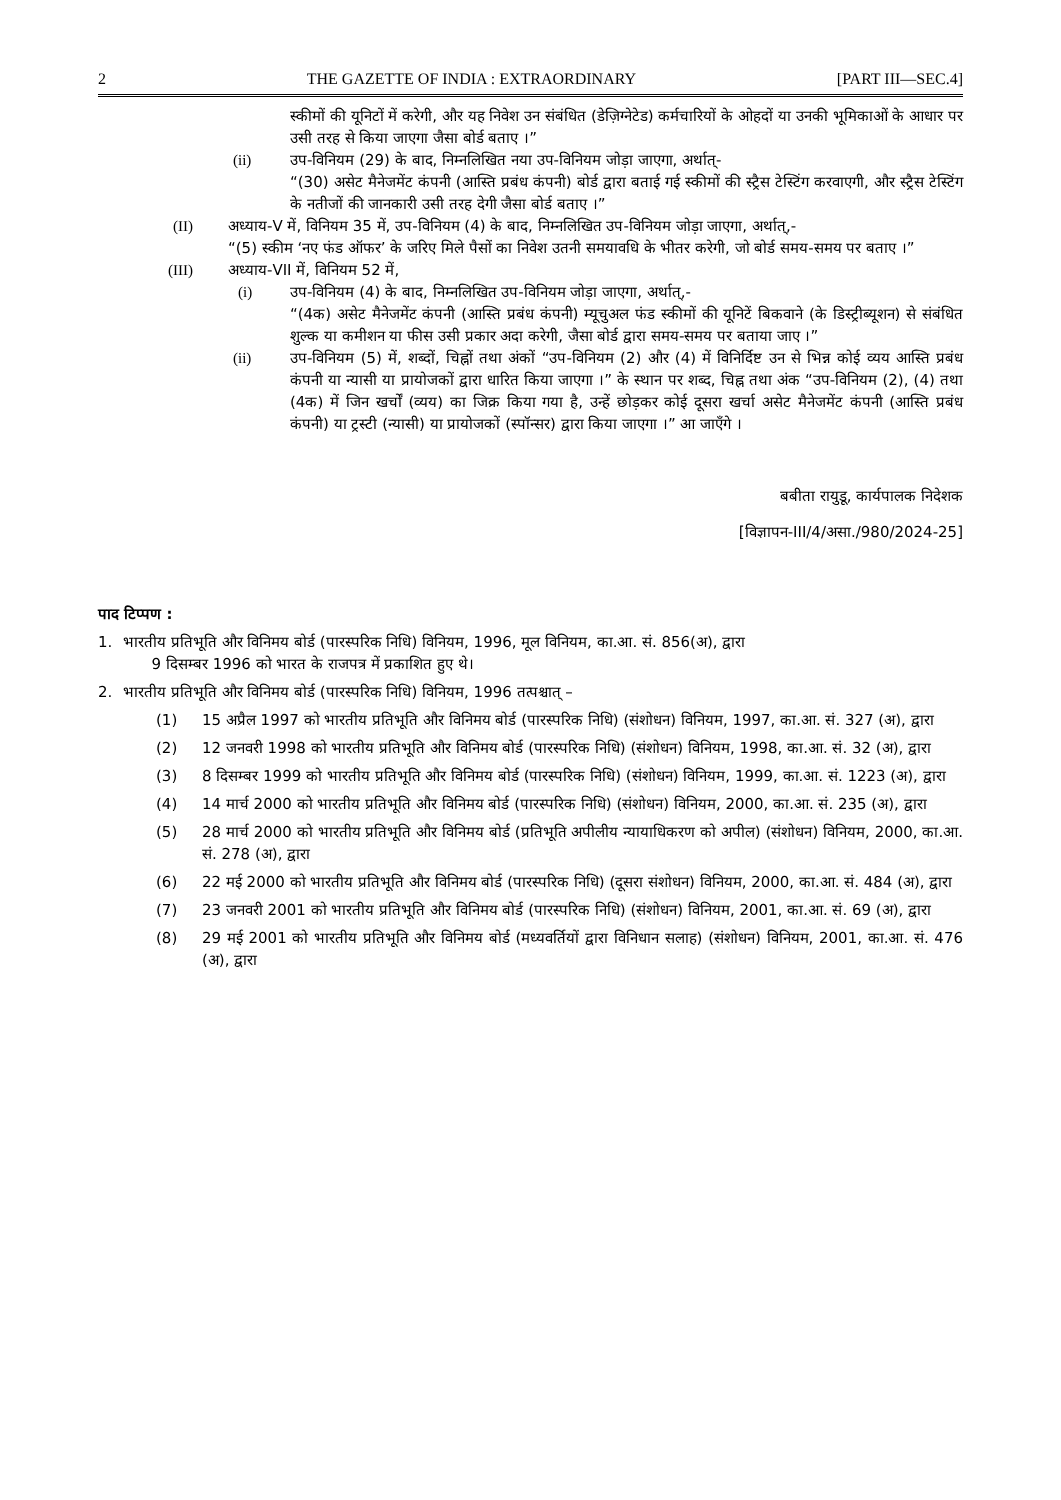2 THE GAZETTE OF INDIA : EXTRAORDINARY [PART III—SEC.4]
स्कीमों की यूनिटों में करेगी, और यह निवेश उन संबंधित (डेज़िग्नेटेड) कर्मचारियों के ओहदों या उनकी भूमिकाओं के आधार पर उसी तरह से किया जाएगा जैसा बोर्ड बताए ।”
(ii) उप-विनियम (29) के बाद, निम्नलिखित नया उप-विनियम जोड़ा जाएगा, अर्थात्-
“(30) असेट मैनेजमेंट कंपनी (आस्ति प्रबंध कंपनी) बोर्ड द्वारा बताई गई स्कीमों की स्ट्रैस टेस्टिंग करवाएगी, और स्ट्रैस टेस्टिंग के नतीजों की जानकारी उसी तरह देगी जैसा बोर्ड बताए ।”
(II) अध्याय-V में, विनियम 35 में, उप-विनियम (4) के बाद, निम्नलिखित उप-विनियम जोड़ा जाएगा, अर्थात्,-
“(5) स्कीम ‘नए फंड ऑफर’ के जरिए मिले पैसों का निवेश उतनी समयावधि के भीतर करेगी, जो बोर्ड समय-समय पर बताए ।”
(III) अध्याय-VII में, विनियम 52 में,
(i) उप-विनियम (4) के बाद, निम्नलिखित उप-विनियम जोड़ा जाएगा, अर्थात्,-
“(4क) असेट मैनेजमेंट कंपनी (आस्ति प्रबंध कंपनी) म्यूचुअल फंड स्कीमों की यूनिटें बिकवाने (के डिस्ट्रीब्यूशन) से संबंधित शुल्क या कमीशन या फीस उसी प्रकार अदा करेगी, जैसा बोर्ड द्वारा समय-समय पर बताया जाए ।”
(ii) उप-विनियम (5) में, शब्दों, चिह्नों तथा अंकों “उप-विनियम (2) और (4) में विनिर्दिष्ट उन से भिन्न कोई व्यय आस्ति प्रबंध कंपनी या न्यासी या प्रायोजकों द्वारा धारित किया जाएगा ।” के स्थान पर शब्द, चिह्न तथा अंक “उप-विनियम (2), (4) तथा (4क) में जिन खर्चों (व्यय) का जिक्र किया गया है, उन्हें छोड़कर कोई दूसरा खर्चा असेट मैनेजमेंट कंपनी (आस्ति प्रबंध कंपनी) या ट्रस्टी (न्यासी) या प्रायोजकों (स्पॉन्सर) द्वारा किया जाएगा ।” आ जाएँगे ।
बबीता रायुडू, कार्यपालक निदेशक
[विज्ञापन-III/4/असा./980/2024-25]
पाद टिप्पण :
1. भारतीय प्रतिभूति और विनिमय बोर्ड (पारस्परिक निधि) विनियम, 1996, मूल विनियम, का.आ. सं. 856(अ), द्वारा
9 दिसम्बर 1996 को भारत के राजपत्र में प्रकाशित हुए थे।
2. भारतीय प्रतिभूति और विनिमय बोर्ड (पारस्परिक निधि) विनियम, 1996 तत्पश्चात् –
(1) 15 अप्रैल 1997 को भारतीय प्रतिभूति और विनिमय बोर्ड (पारस्परिक निधि) (संशोधन) विनियम, 1997, का.आ. सं. 327 (अ), द्वारा
(2) 12 जनवरी 1998 को भारतीय प्रतिभूति और विनिमय बोर्ड (पारस्परिक निधि) (संशोधन) विनियम, 1998, का.आ. सं. 32 (अ), द्वारा
(3) 8 दिसम्बर 1999 को भारतीय प्रतिभूति और विनिमय बोर्ड (पारस्परिक निधि) (संशोधन) विनियम, 1999, का.आ. सं. 1223 (अ), द्वारा
(4) 14 मार्च 2000 को भारतीय प्रतिभूति और विनिमय बोर्ड (पारस्परिक निधि) (संशोधन) विनियम, 2000, का.आ. सं. 235 (अ), द्वारा
(5) 28 मार्च 2000 को भारतीय प्रतिभूति और विनिमय बोर्ड (प्रतिभूति अपीलीय न्यायाधिकरण को अपील) (संशोधन) विनियम, 2000, का.आ. सं. 278 (अ), द्वारा
(6) 22 मई 2000 को भारतीय प्रतिभूति और विनिमय बोर्ड (पारस्परिक निधि) (दूसरा संशोधन) विनियम, 2000, का.आ. सं. 484 (अ), द्वारा
(7) 23 जनवरी 2001 को भारतीय प्रतिभूति और विनिमय बोर्ड (पारस्परिक निधि) (संशोधन) विनियम, 2001, का.आ. सं. 69 (अ), द्वारा
(8) 29 मई 2001 को भारतीय प्रतिभूति और विनिमय बोर्ड (मध्यवर्तियों द्वारा विनिधान सलाह) (संशोधन) विनियम, 2001, का.आ. सं. 476 (अ), द्वारा